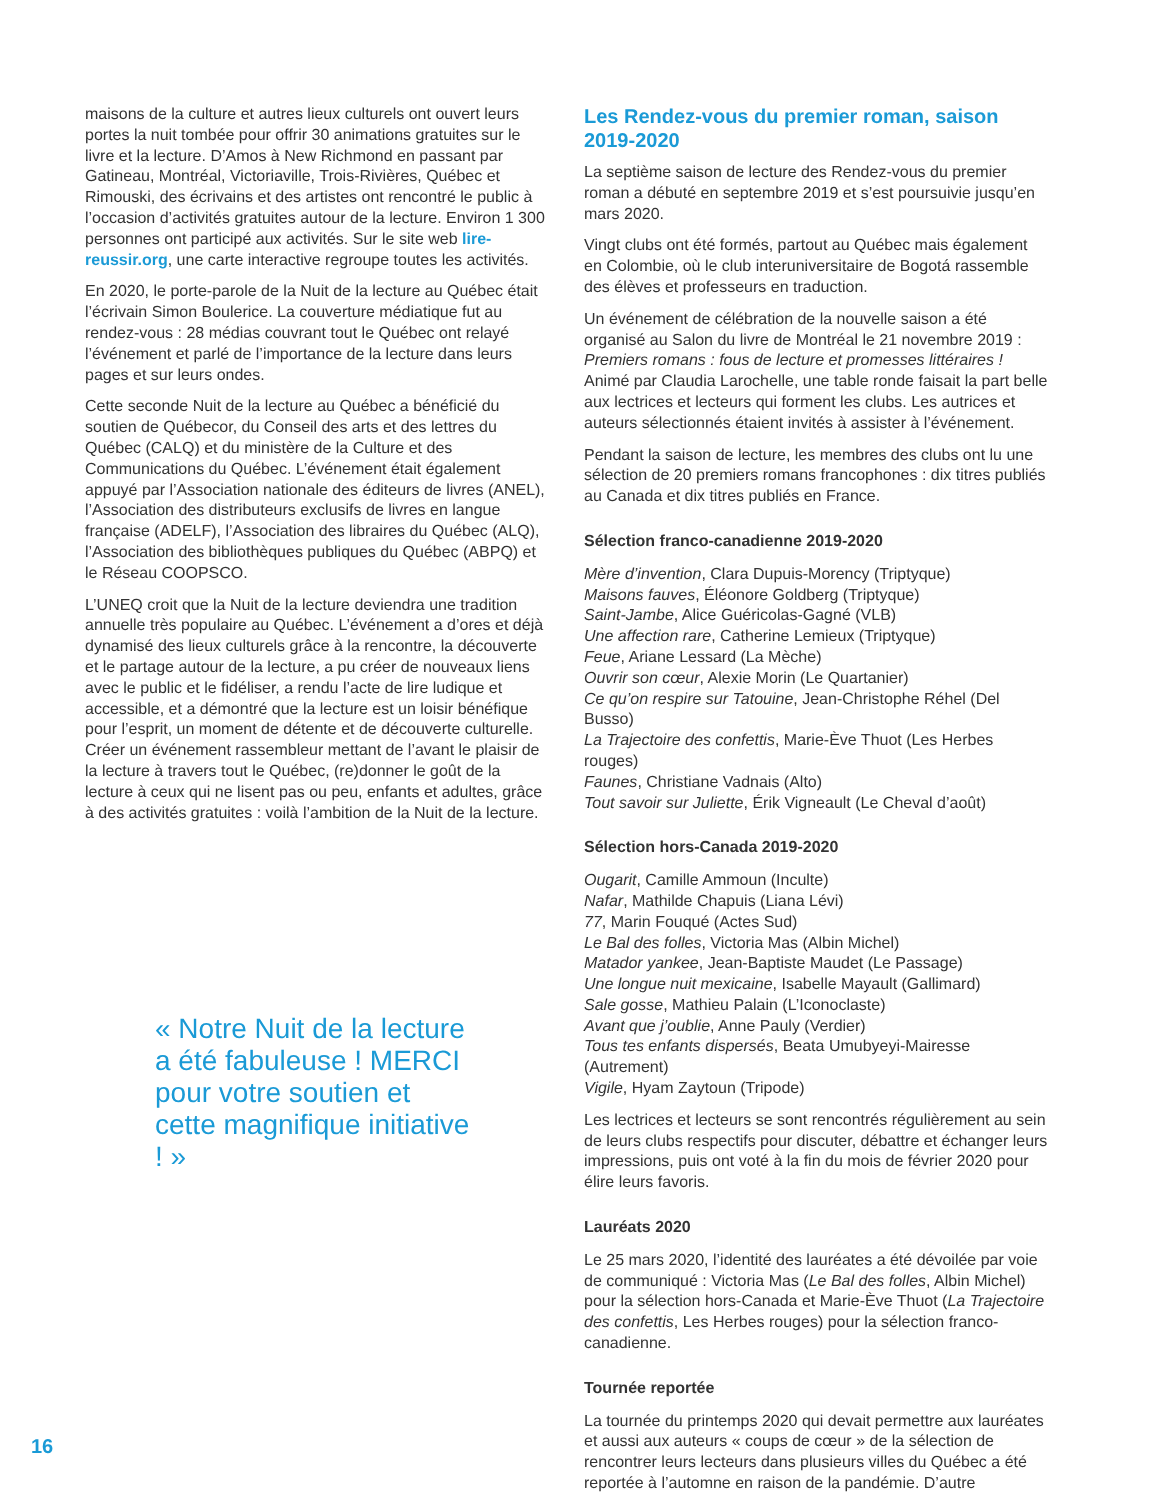maisons de la culture et autres lieux culturels ont ouvert leurs portes la nuit tombée pour offrir 30 animations gratuites sur le livre et la lecture. D’Amos à New Richmond en passant par Gatineau, Montréal, Victoriaville, Trois-Rivières, Québec et Rimouski, des écrivains et des artistes ont rencontré le public à l’occasion d’activités gratuites autour de la lecture. Environ 1 300 personnes ont participé aux activités. Sur le site web lire-reussir.org, une carte interactive regroupe toutes les activités.
En 2020, le porte-parole de la Nuit de la lecture au Québec était l’écrivain Simon Boulerice. La couverture médiatique fut au rendez-vous : 28 médias couvrant tout le Québec ont relayé l’événement et parlé de l’importance de la lecture dans leurs pages et sur leurs ondes.
Cette seconde Nuit de la lecture au Québec a bénéficié du soutien de Québecor, du Conseil des arts et des lettres du Québec (CALQ) et du ministère de la Culture et des Communications du Québec. L’événement était également appuyé par l’Association nationale des éditeurs de livres (ANEL), l’Association des distributeurs exclusifs de livres en langue française (ADELF), l’Association des libraires du Québec (ALQ), l’Association des bibliothèques publiques du Québec (ABPQ) et le Réseau COOPSCO.
L’UNEQ croit que la Nuit de la lecture deviendra une tradition annuelle très populaire au Québec. L’événement a d’ores et déjà dynamisé des lieux culturels grâce à la rencontre, la découverte et le partage autour de la lecture, a pu créer de nouveaux liens avec le public et le fidéliser, a rendu l’acte de lire ludique et accessible, et a démontré que la lecture est un loisir bénéfique pour l’esprit, un moment de détente et de découverte culturelle. Créer un événement rassembleur mettant de l’avant le plaisir de la lecture à travers tout le Québec, (re)donner le goût de la lecture à ceux qui ne lisent pas ou peu, enfants et adultes, grâce à des activités gratuites : voilà l’ambition de la Nuit de la lecture.
« Notre Nuit de la lecture a été fabuleuse ! MERCI pour votre soutien et cette magnifique initiative ! »
Les Rendez-vous du premier roman, saison 2019-2020
La septième saison de lecture des Rendez-vous du premier roman a débuté en septembre 2019 et s’est poursuivie jusqu’en mars 2020.
Vingt clubs ont été formés, partout au Québec mais également en Colombie, où le club interuniversitaire de Bogotá rassemble des élèves et professeurs en traduction.
Un événement de célébration de la nouvelle saison a été organisé au Salon du livre de Montréal le 21 novembre 2019 : Premiers romans : fous de lecture et promesses littéraires ! Animé par Claudia Larochelle, une table ronde faisait la part belle aux lectrices et lecteurs qui forment les clubs. Les autrices et auteurs sélectionnés étaient invités à assister à l’événement.
Pendant la saison de lecture, les membres des clubs ont lu une sélection de 20 premiers romans francophones : dix titres publiés au Canada et dix titres publiés en France.
Sélection franco-canadienne 2019-2020
Mère d’invention, Clara Dupuis-Morency (Triptyque)
Maisons fauves, Éléonore Goldberg (Triptyque)
Saint-Jambe, Alice Guéricolas-Gagné (VLB)
Une affection rare, Catherine Lemieux (Triptyque)
Feue, Ariane Lessard (La Mèche)
Ouvrir son cœur, Alexie Morin (Le Quartanier)
Ce qu’on respire sur Tatouine, Jean-Christophe Réhel (Del Busso)
La Trajectoire des confettis, Marie-Ève Thuot (Les Herbes rouges)
Faunes, Christiane Vadnais (Alto)
Tout savoir sur Juliette, Érik Vigneault (Le Cheval d’août)
Sélection hors-Canada 2019-2020
Ougarit, Camille Ammoun (Inculte)
Nafar, Mathilde Chapuis (Liana Lévi)
77, Marin Fouqué (Actes Sud)
Le Bal des folles, Victoria Mas (Albin Michel)
Matador yankee, Jean-Baptiste Maudet (Le Passage)
Une longue nuit mexicaine, Isabelle Mayault (Gallimard)
Sale gosse, Mathieu Palain (L’Iconoclaste)
Avant que j’oublie, Anne Pauly (Verdier)
Tous tes enfants dispersés, Beata Umubyeyi-Mairesse (Autrement)
Vigile, Hyam Zaytoun (Tripode)
Les lectrices et lecteurs se sont rencontrés régulièrement au sein de leurs clubs respectifs pour discuter, débattre et échanger leurs impressions, puis ont voté à la fin du mois de février 2020 pour élire leurs favoris.
Lauréats 2020
Le 25 mars 2020, l’identité des lauréates a été dévoilée par voie de communiqué : Victoria Mas (Le Bal des folles, Albin Michel) pour la sélection hors-Canada et Marie-Ève Thuot (La Trajectoire des confettis, Les Herbes rouges) pour la sélection franco-canadienne.
Tournée reportée
La tournée du printemps 2020 qui devait permettre aux lauréates et aussi aux auteurs « coups de cœur » de la sélection de rencontrer leurs lecteurs dans plusieurs villes du Québec a été reportée à l’automne en raison de la pandémie. D’autre
16